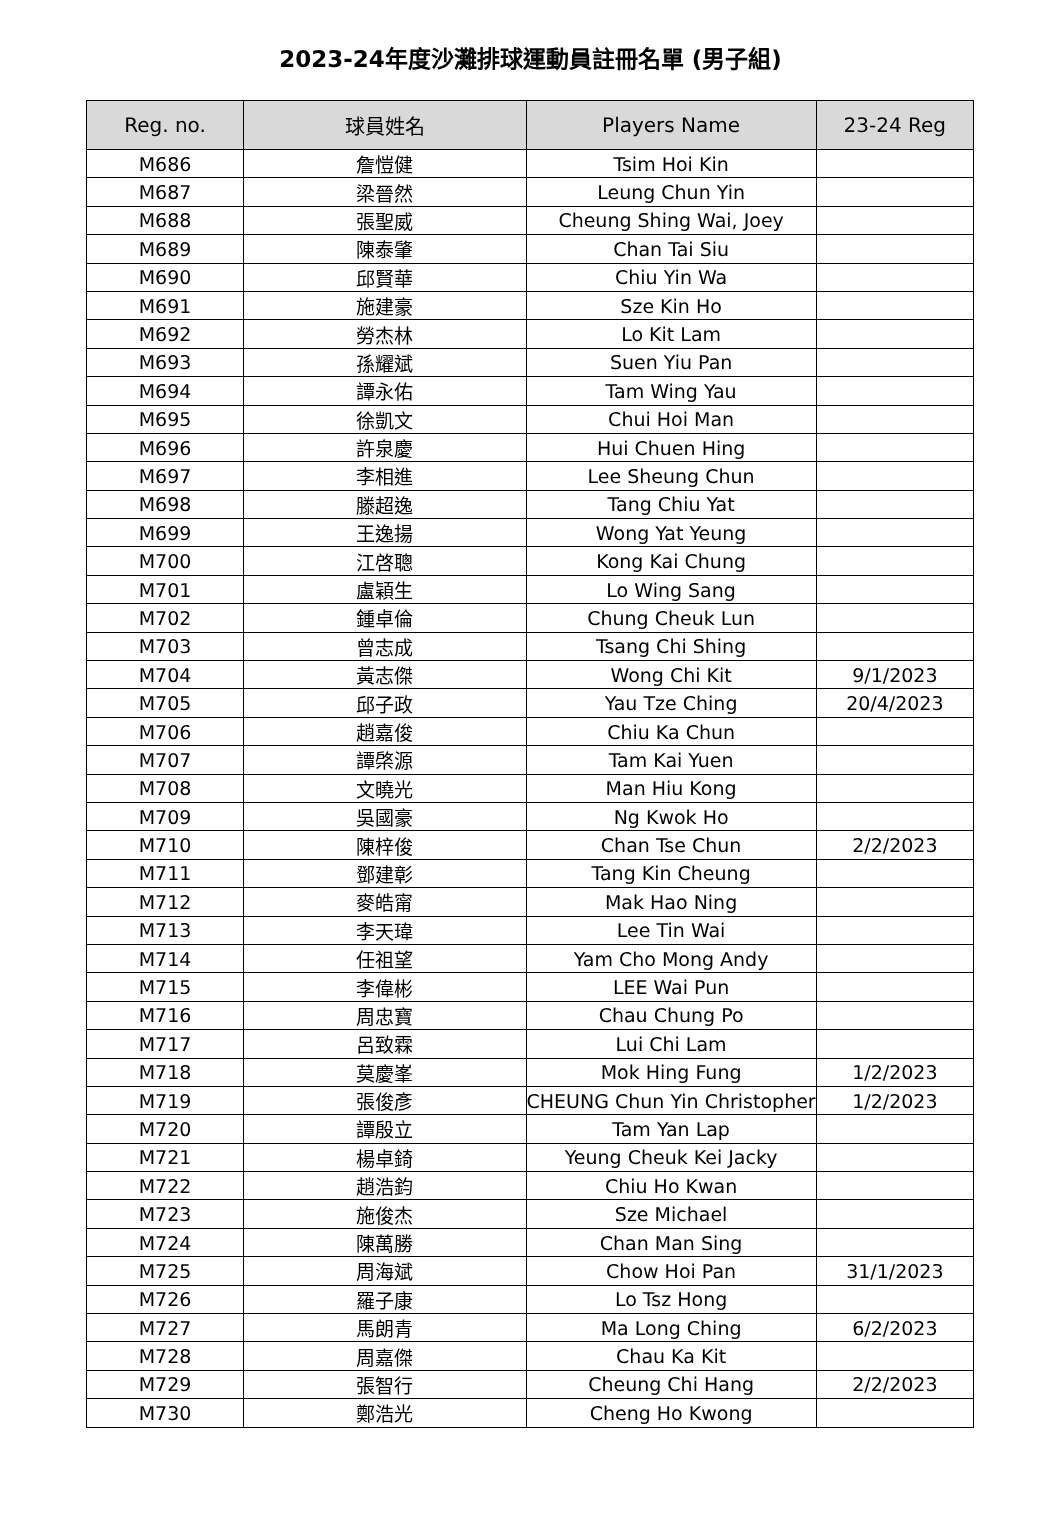2023-24年度沙灘排球運動員註冊名單 (男子組)
| Reg. no. | 球員姓名 | Players Name | 23-24 Reg |
| --- | --- | --- | --- |
| M686 | 詹愷健 | Tsim Hoi Kin | |
| M687 | 梁晉然 | Leung Chun Yin | |
| M688 | 張聖威 | Cheung Shing Wai, Joey | |
| M689 | 陳泰肇 | Chan Tai Siu | |
| M690 | 邱賢華 | Chiu Yin Wa | |
| M691 | 施建豪 | Sze Kin Ho | |
| M692 | 勞杰林 | Lo Kit Lam | |
| M693 | 孫耀斌 | Suen Yiu Pan | |
| M694 | 譚永佑 | Tam Wing Yau | |
| M695 | 徐凱文 | Chui Hoi Man | |
| M696 | 許泉慶 | Hui Chuen Hing | |
| M697 | 李相進 | Lee Sheung Chun | |
| M698 | 滕超逸 | Tang Chiu Yat | |
| M699 | 王逸揚 | Wong Yat Yeung | |
| M700 | 江啓聰 | Kong Kai Chung | |
| M701 | 盧穎生 | Lo Wing Sang | |
| M702 | 鍾卓倫 | Chung Cheuk Lun | |
| M703 | 曾志成 | Tsang Chi Shing | |
| M704 | 黃志傑 | Wong Chi Kit | 9/1/2023 |
| M705 | 邱子政 | Yau Tze Ching | 20/4/2023 |
| M706 | 趙嘉俊 | Chiu Ka Chun | |
| M707 | 譚棨源 | Tam Kai Yuen | |
| M708 | 文曉光 | Man Hiu Kong | |
| M709 | 吳國豪 | Ng Kwok Ho | |
| M710 | 陳梓俊 | Chan Tse Chun | 2/2/2023 |
| M711 | 鄧建彰 | Tang Kin Cheung | |
| M712 | 麥皓甯 | Mak Hao Ning | |
| M713 | 李天瑋 | Lee Tin Wai | |
| M714 | 任祖望 | Yam Cho Mong Andy | |
| M715 | 李偉彬 | LEE Wai Pun | |
| M716 | 周忠寶 | Chau Chung Po | |
| M717 | 呂致霖 | Lui Chi Lam | |
| M718 | 莫慶峯 | Mok Hing Fung | 1/2/2023 |
| M719 | 張俊彥 | CHEUNG Chun Yin Christopher | 1/2/2023 |
| M720 | 譚殷立 | Tam Yan Lap | |
| M721 | 楊卓錡 | Yeung Cheuk Kei Jacky | |
| M722 | 趙浩鈞 | Chiu Ho Kwan | |
| M723 | 施俊杰 | Sze Michael | |
| M724 | 陳萬勝 | Chan Man Sing | |
| M725 | 周海斌 | Chow Hoi Pan | 31/1/2023 |
| M726 | 羅子康 | Lo Tsz Hong | |
| M727 | 馬朗青 | Ma Long Ching | 6/2/2023 |
| M728 | 周嘉傑 | Chau Ka Kit | |
| M729 | 張智行 | Cheung Chi Hang | 2/2/2023 |
| M730 | 鄭浩光 | Cheng Ho Kwong | |